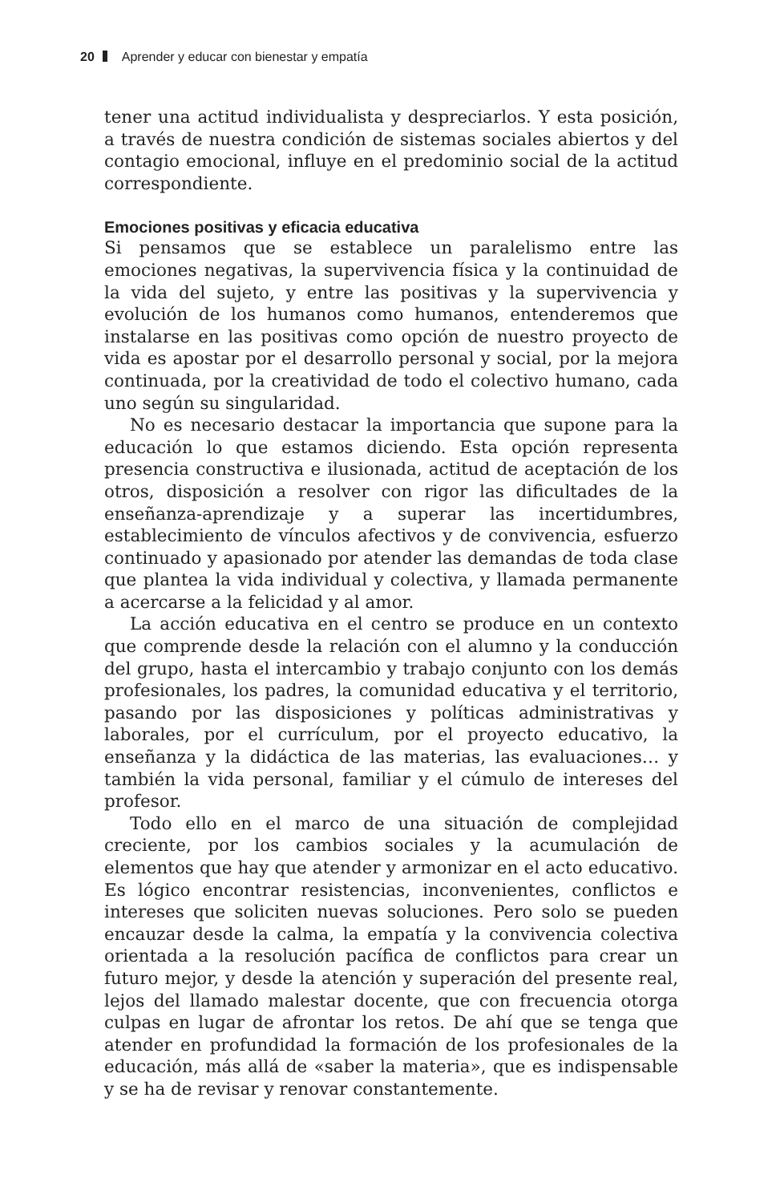20 Aprender y educar con bienestar y empatía
tener una actitud individualista y despreciarlos. Y esta posición, a través de nuestra condición de sistemas sociales abiertos y del contagio emocional, influye en el predominio social de la actitud correspondiente.
Emociones positivas y eficacia educativa
Si pensamos que se establece un paralelismo entre las emociones negativas, la supervivencia física y la continuidad de la vida del sujeto, y entre las positivas y la supervivencia y evolución de los humanos como humanos, entenderemos que instalarse en las positivas como opción de nuestro proyecto de vida es apostar por el desarrollo personal y social, por la mejora continuada, por la creatividad de todo el colectivo humano, cada uno según su singularidad.
No es necesario destacar la importancia que supone para la educación lo que estamos diciendo. Esta opción representa presencia constructiva e ilusionada, actitud de aceptación de los otros, disposición a resolver con rigor las dificultades de la enseñanza-aprendizaje y a superar las incertidumbres, establecimiento de vínculos afectivos y de convivencia, esfuerzo continuado y apasionado por atender las demandas de toda clase que plantea la vida individual y colectiva, y llamada permanente a acercarse a la felicidad y al amor.
La acción educativa en el centro se produce en un contexto que comprende desde la relación con el alumno y la conducción del grupo, hasta el intercambio y trabajo conjunto con los demás profesionales, los padres, la comunidad educativa y el territorio, pasando por las disposiciones y políticas administrativas y laborales, por el currículum, por el proyecto educativo, la enseñanza y la didáctica de las materias, las evaluaciones… y también la vida personal, familiar y el cúmulo de intereses del profesor.
Todo ello en el marco de una situación de complejidad creciente, por los cambios sociales y la acumulación de elementos que hay que atender y armonizar en el acto educativo. Es lógico encontrar resistencias, inconvenientes, conflictos e intereses que soliciten nuevas soluciones. Pero solo se pueden encauzar desde la calma, la empatía y la convivencia colectiva orientada a la resolución pacífica de conflictos para crear un futuro mejor, y desde la atención y superación del presente real, lejos del llamado malestar docente, que con frecuencia otorga culpas en lugar de afrontar los retos. De ahí que se tenga que atender en profundidad la formación de los profesionales de la educación, más allá de «saber la materia», que es indispensable y se ha de revisar y renovar constantemente.